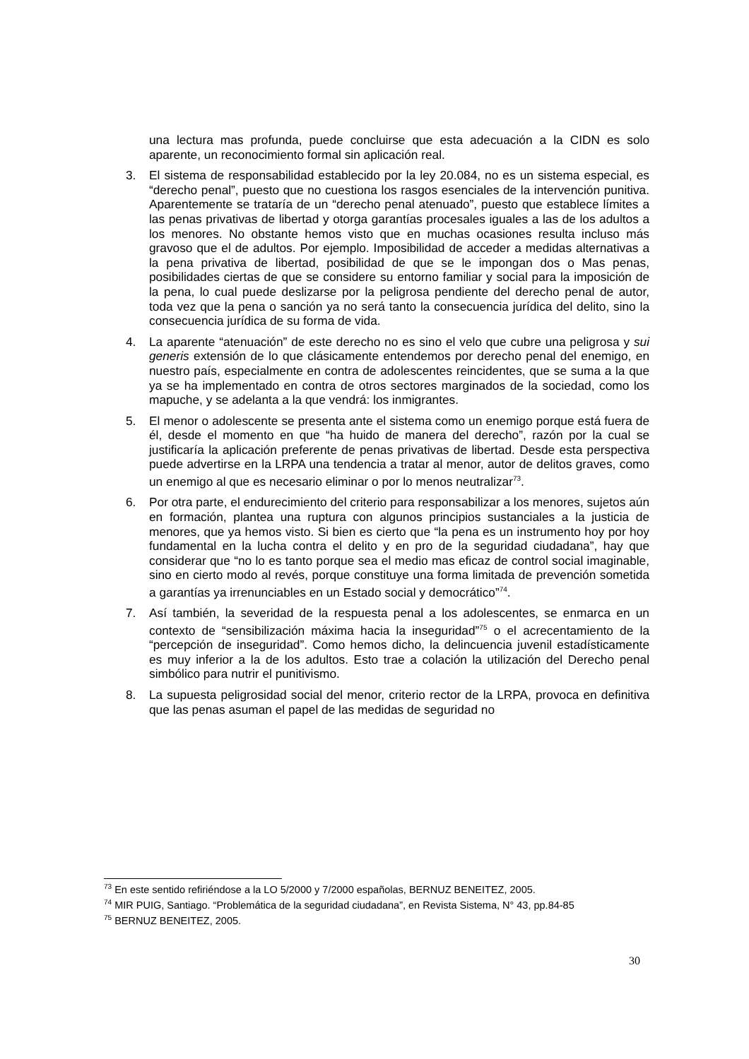una lectura mas profunda, puede concluirse que esta adecuación a la CIDN es solo aparente, un reconocimiento formal sin aplicación real.
3. El sistema de responsabilidad establecido por la ley 20.084, no es un sistema especial, es “derecho penal”, puesto que no cuestiona los rasgos esenciales de la intervención punitiva. Aparentemente se trataría de un “derecho penal atenuado”, puesto que establece límites a las penas privativas de libertad y otorga garantías procesales iguales a las de los adultos a los menores. No obstante hemos visto que en muchas ocasiones resulta incluso más gravoso que el de adultos. Por ejemplo. Imposibilidad de acceder a medidas alternativas a la pena privativa de libertad, posibilidad de que se le impongan dos o Mas penas, posibilidades ciertas de que se considere su entorno familiar y social para la imposición de la pena, lo cual puede deslizarse por la peligrosa pendiente del derecho penal de autor, toda vez que la pena o sanción ya no será tanto la consecuencia jurídica del delito, sino la consecuencia jurídica de su forma de vida.
4. La aparente “atenuación” de este derecho no es sino el velo que cubre una peligrosa y sui generis extensión de lo que clásicamente entendemos por derecho penal del enemigo, en nuestro país, especialmente en contra de adolescentes reincidentes, que se suma a la que ya se ha implementado en contra de otros sectores marginados de la sociedad, como los mapuche, y se adelanta a la que vendrá: los inmigrantes.
5. El menor o adolescente se presenta ante el sistema como un enemigo porque está fuera de él, desde el momento en que “ha huido de manera del derecho”, razón por la cual se justificaría la aplicación preferente de penas privativas de libertad. Desde esta perspectiva puede advertirse en la LRPA una tendencia a tratar al menor, autor de delitos graves, como un enemigo al que es necesario eliminar o por lo menos neutralizar<sup>73</sup>.
6. Por otra parte, el endurecimiento del criterio para responsabilizar a los menores, sujetos aún en formación, plantea una ruptura con algunos principios sustanciales a la justicia de menores, que ya hemos visto. Si bien es cierto que “la pena es un instrumento hoy por hoy fundamental en la lucha contra el delito y en pro de la seguridad ciudadana”, hay que considerar que “no lo es tanto porque sea el medio mas eficaz de control social imaginable, sino en cierto modo al revés, porque constituye una forma limitada de prevención sometida a garantías ya irrenunciables en un Estado social y democrático”<sup>74</sup>.
7. Así también, la severidad de la respuesta penal a los adolescentes, se enmarca en un contexto de “sensibilización máxima hacia la inseguridad”<sup>75</sup> o el acrecentamiento de la “percepción de inseguridad”. Como hemos dicho, la delincuencia juvenil estadísticamente es muy inferior a la de los adultos. Esto trae a colación la utilización del Derecho penal simbólico para nutrir el punitivismo.
8. La supuesta peligrosidad social del menor, criterio rector de la LRPA, provoca en definitiva que las penas asuman el papel de las medidas de seguridad no
<sup>73</sup> En este sentido refiriéndose a la LO 5/2000 y 7/2000 españolas, BERNUZ BENEITEZ, 2005.
<sup>74</sup> MIR PUIG, Santiago. “Problemática de la seguridad ciudadana”, en Revista Sistema, N° 43, pp.84-85
<sup>75</sup> BERNUZ BENEITEZ, 2005.
30